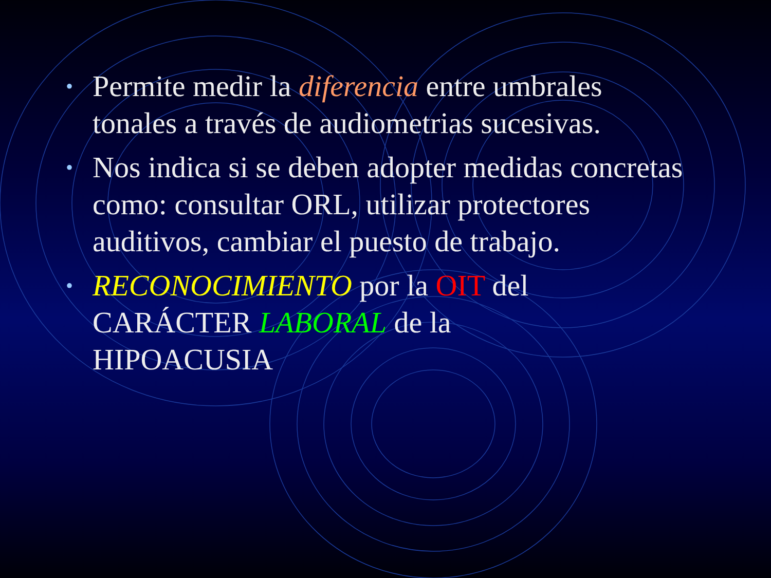• Permite medir la diferencia entre umbrales tonales a través de audiometrias sucesivas.
• Nos indica si se deben adopter medidas concretas como: consultar ORL, utilizar protectores auditivos, cambiar el puesto de trabajo.
• RECONOCIMIENTO por la OIT del
CARÁCTER LABORAL de la
HIPOACUSIA